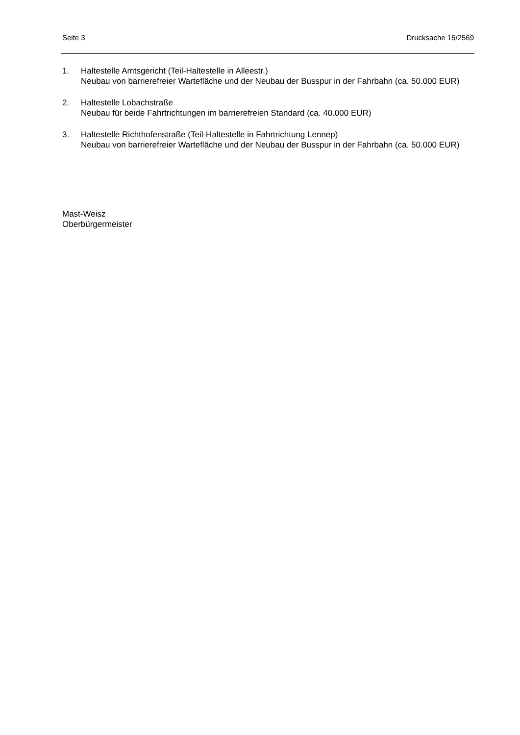Seite 3 Drucksache 15/2569
1. Haltestelle Amtsgericht (Teil-Haltestelle in Alleestr.)
Neubau von barrierefreier Wartefläche und der Neubau der Busspur in der Fahrbahn (ca. 50.000 EUR)
2. Haltestelle Lobachstraße
Neubau für beide Fahrtrichtungen im barrierefreien Standard (ca. 40.000 EUR)
3. Haltestelle Richthofenstraße (Teil-Haltestelle in Fahrtrichtung Lennep)
Neubau von barrierefreier Wartefläche und der Neubau der Busspur in der Fahrbahn (ca. 50.000 EUR)
Mast-Weisz
Oberbürgermeister